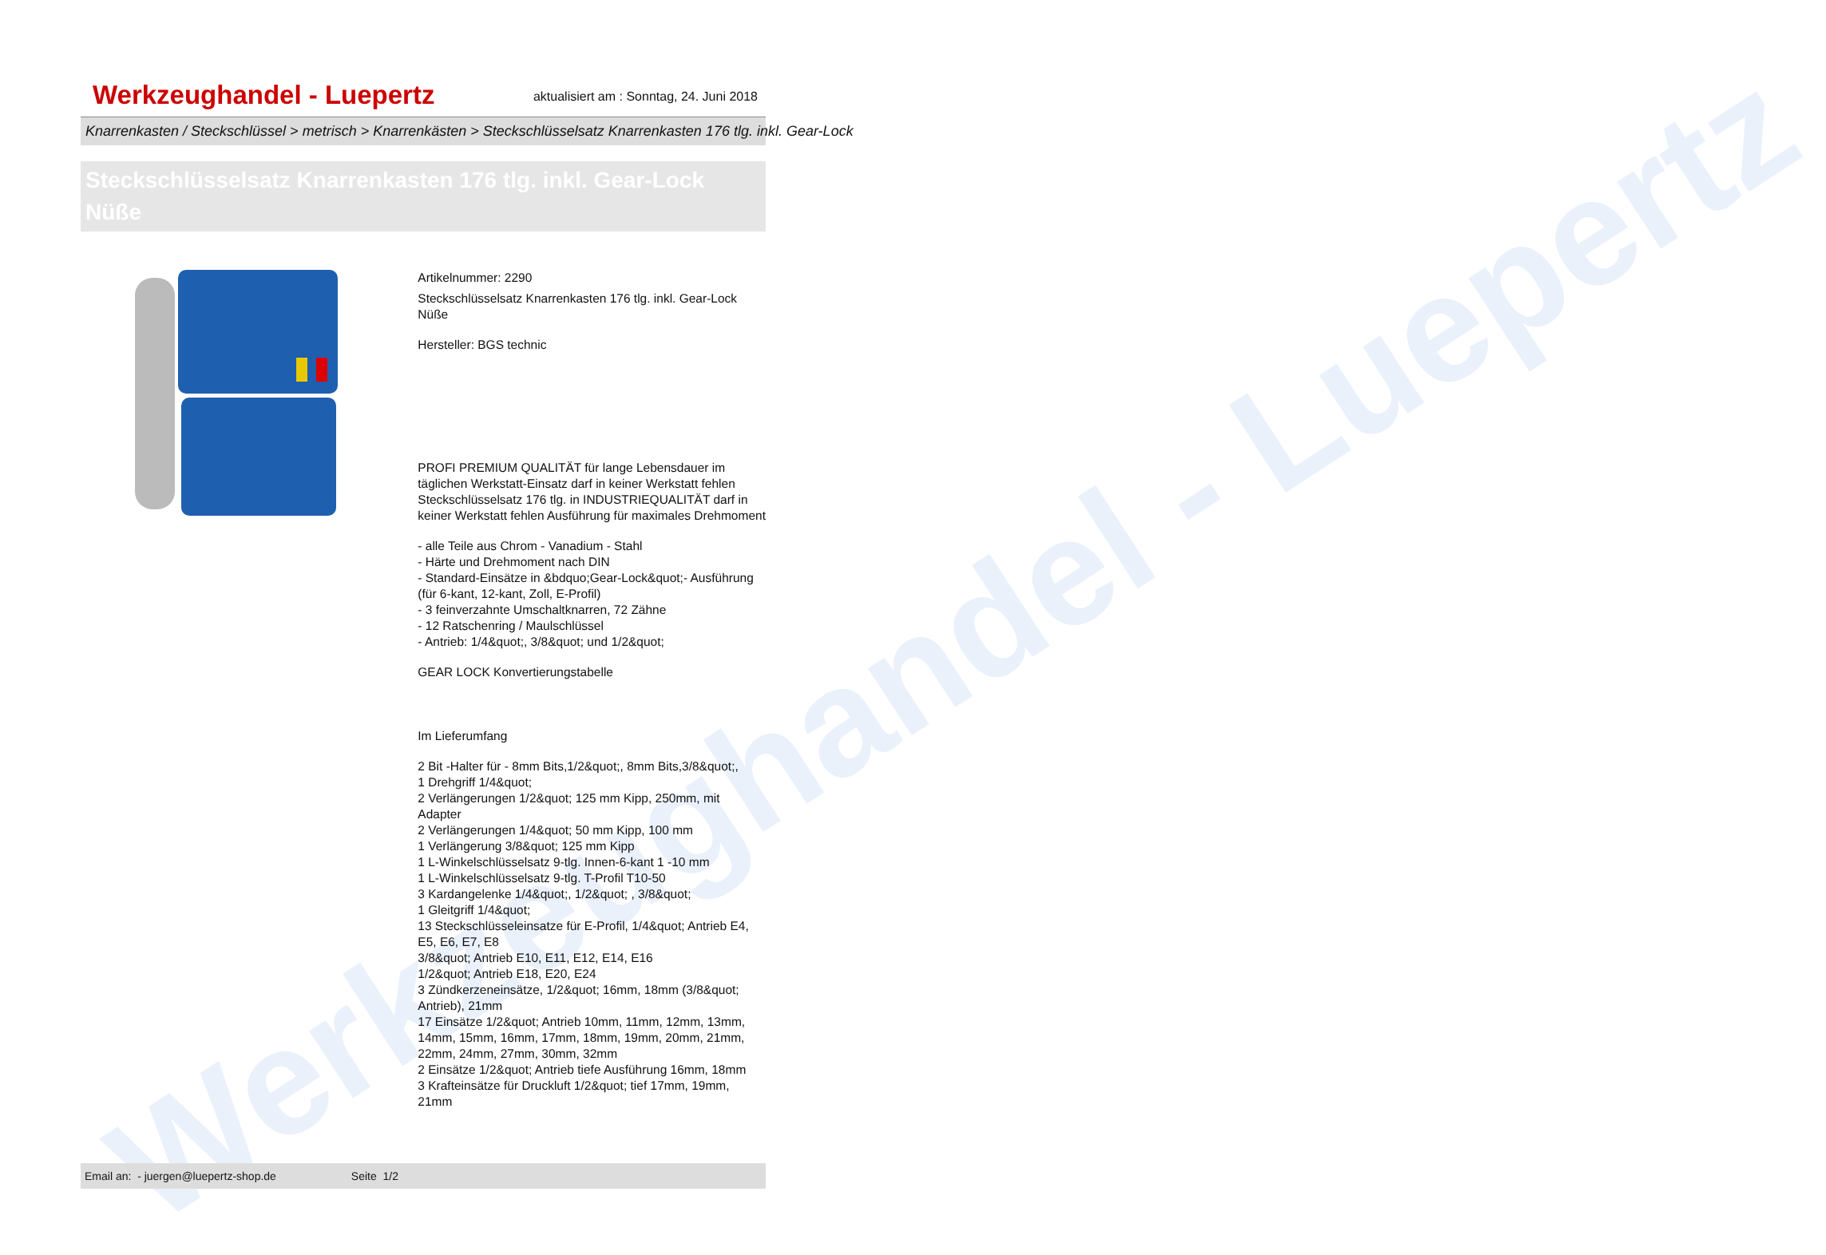Werkzeughandel - Luepertz
Werkzeughandel - Luepertz
aktualisiert am : Sonntag, 24. Juni 2018
Knarrenkasten / Steckschlüssel > metrisch > Knarrenkästen > Steckschlüsselsatz Knarrenkasten 176 tlg. inkl. Gear-Lock
Steckschlüsselsatz Knarrenkasten 176 tlg. inkl. Gear-Lock Nüße
Artikelnummer: 2290
Steckschlüsselsatz Knarrenkasten 176 tlg. inkl. Gear-Lock Nüße
Hersteller: BGS technic
PROFI PREMIUM QUALITÄT für lange Lebensdauer im täglichen Werkstatt-Einsatz darf in keiner Werkstatt fehlen Steckschlüsselsatz 176 tlg. in INDUSTRIEQUALITÄT darf in keiner Werkstatt fehlen Ausführung für maximales Drehmoment
- alle Teile aus Chrom - Vanadium - Stahl
- Härte und Drehmoment nach DIN
- Standard-Einsätze in &bdquo;Gear-Lock&quot;- Ausführung (für 6-kant, 12-kant, Zoll, E-Profil)
- 3 feinverzahnte Umschaltknarren, 72 Zähne
- 12 Ratschenring / Maulschlüssel
- Antrieb: 1/4&quot;, 3/8&quot; und 1/2&quot;
GEAR LOCK Konvertierungstabelle
Im Lieferumfang
2 Bit -Halter für - 8mm Bits,1/2&quot;, 8mm Bits,3/8&quot;,
1 Drehgriff 1/4&quot;
2 Verlängerungen 1/2&quot; 125 mm Kipp, 250mm, mit Adapter
2 Verlängerungen 1/4&quot; 50 mm Kipp, 100 mm
1 Verlängerung 3/8&quot; 125 mm Kipp
1 L-Winkelschlüsselsatz 9-tlg. Innen-6-kant 1 -10 mm
1 L-Winkelschlüsselsatz 9-tlg. T-Profil T10-50
3 Kardangelenke 1/4&quot;, 1/2&quot; , 3/8&quot;
1 Gleitgriff 1/4&quot;
13 Steckschlüsseleinsatze für E-Profil, 1/4&quot; Antrieb E4, E5, E6, E7, E8
3/8&quot; Antrieb E10, E11, E12, E14, E16
1/2&quot; Antrieb E18, E20, E24
3 Zündkerzeneinsätze, 1/2&quot; 16mm, 18mm (3/8&quot; Antrieb), 21mm
17 Einsätze 1/2&quot; Antrieb 10mm, 11mm, 12mm, 13mm, 14mm, 15mm, 16mm, 17mm, 18mm, 19mm, 20mm, 21mm, 22mm, 24mm, 27mm, 30mm, 32mm
2 Einsätze 1/2&quot; Antrieb tiefe Ausführung 16mm, 18mm
3 Krafteinsätze für Druckluft 1/2&quot; tief 17mm, 19mm, 21mm
Email an: - juergen@luepertz-shop.de Seite 1/2